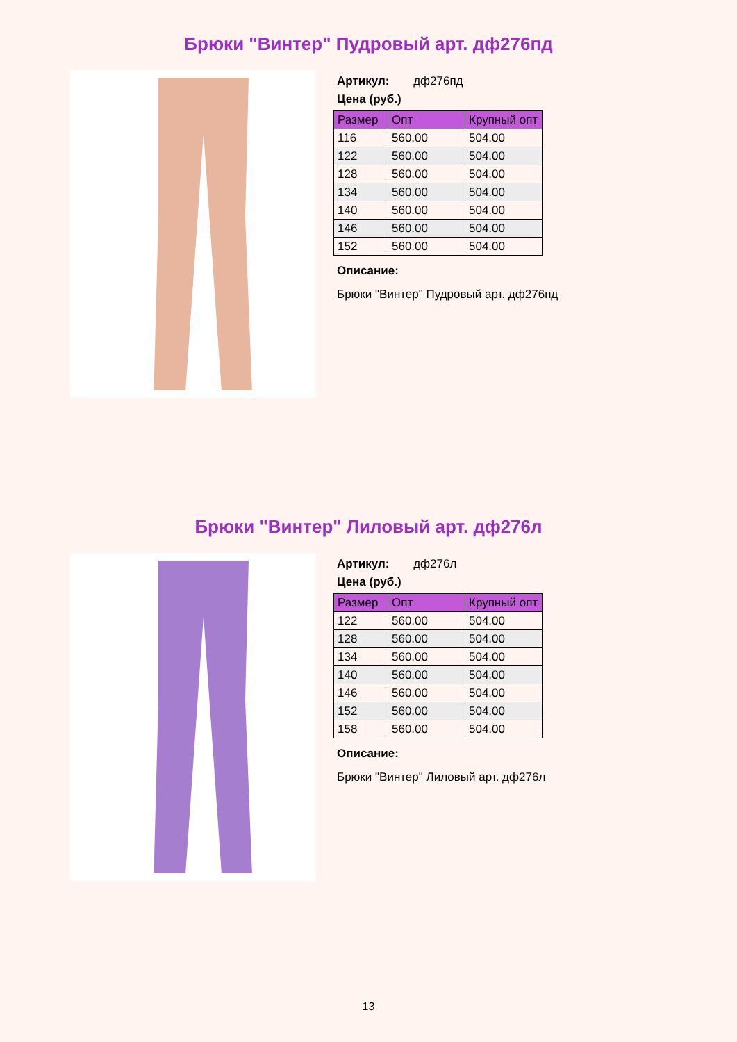Брюки "Винтер" Пудровый арт. дф276пд
Артикул: дф276пд
Цена (руб.)
| Размер | Опт | Крупный опт |
| --- | --- | --- |
| 116 | 560.00 | 504.00 |
| 122 | 560.00 | 504.00 |
| 128 | 560.00 | 504.00 |
| 134 | 560.00 | 504.00 |
| 140 | 560.00 | 504.00 |
| 146 | 560.00 | 504.00 |
| 152 | 560.00 | 504.00 |
Описание:
Брюки "Винтер" Пудровый арт. дф276пд
Брюки "Винтер" Лиловый арт. дф276л
Артикул: дф276л
Цена (руб.)
| Размер | Опт | Крупный опт |
| --- | --- | --- |
| 122 | 560.00 | 504.00 |
| 128 | 560.00 | 504.00 |
| 134 | 560.00 | 504.00 |
| 140 | 560.00 | 504.00 |
| 146 | 560.00 | 504.00 |
| 152 | 560.00 | 504.00 |
| 158 | 560.00 | 504.00 |
Описание:
Брюки "Винтер" Лиловый арт. дф276л
13